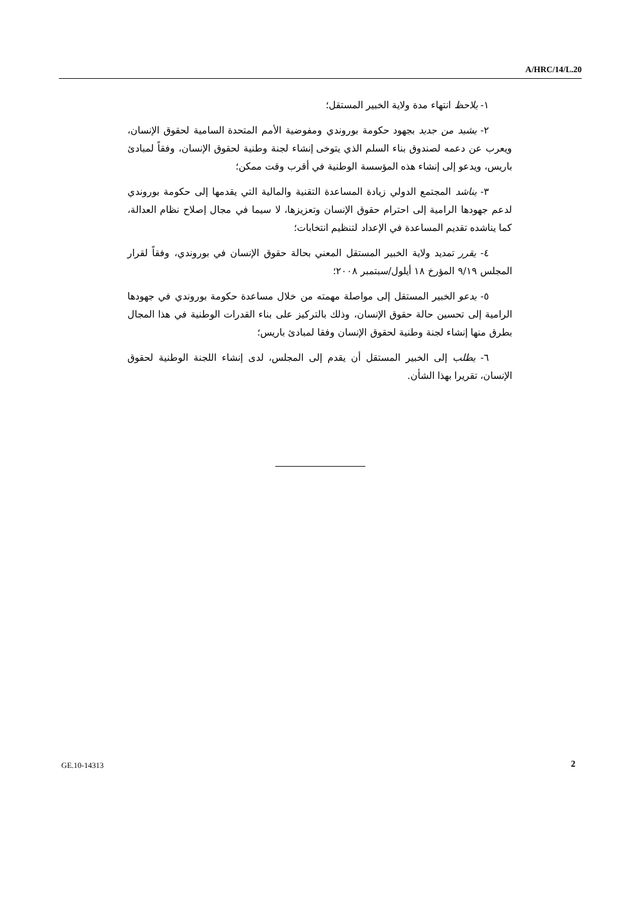A/HRC/14/L.20
١- يلاحظ انتهاء مدة ولاية الخبير المستقل؛
٢- يشيد من جديد بجهود حكومة بوروندي ومفوضية الأمم المتحدة السامية لحقوق الإنسان، ويعرب عن دعمه لصندوق بناء السلم الذي يتوخى إنشاء لجنة وطنية لحقوق الإنسان، وفقاً لمبادئ باريس، ويدعو إلى إنشاء هذه المؤسسة الوطنية في أقرب وقت ممكن؛
٣- يناشد المجتمع الدولي زيادة المساعدة التقنية والمالية التي يقدمها إلى حكومة بوروندي لدعم جهودها الرامية إلى احترام حقوق الإنسان وتعزيزها، لا سيما في مجال إصلاح نظام العدالة، كما يناشده تقديم المساعدة في الإعداد لتنظيم انتخابات؛
٤- يقرر تمديد ولاية الخبير المستقل المعني بحالة حقوق الإنسان في بوروندي، وفقاً لقرار المجلس ٩/١٩ المؤرخ ١٨ أيلول/سبتمبر ٢٠٠٨؛
٥- يدعو الخبير المستقل إلى مواصلة مهمته من خلال مساعدة حكومة بوروندي في جهودها الرامية إلى تحسين حالة حقوق الإنسان، وذلك بالتركيز على بناء القدرات الوطنية في هذا المجال بطرق منها إنشاء لجنة وطنية لحقوق الإنسان وفقا لمبادئ باريس؛
٦- يطلب إلى الخبير المستقل أن يقدم إلى المجلس، لدى إنشاء اللجنة الوطنية لحقوق الإنسان، تقريرا بهذا الشأن.
GE.10-14313 2